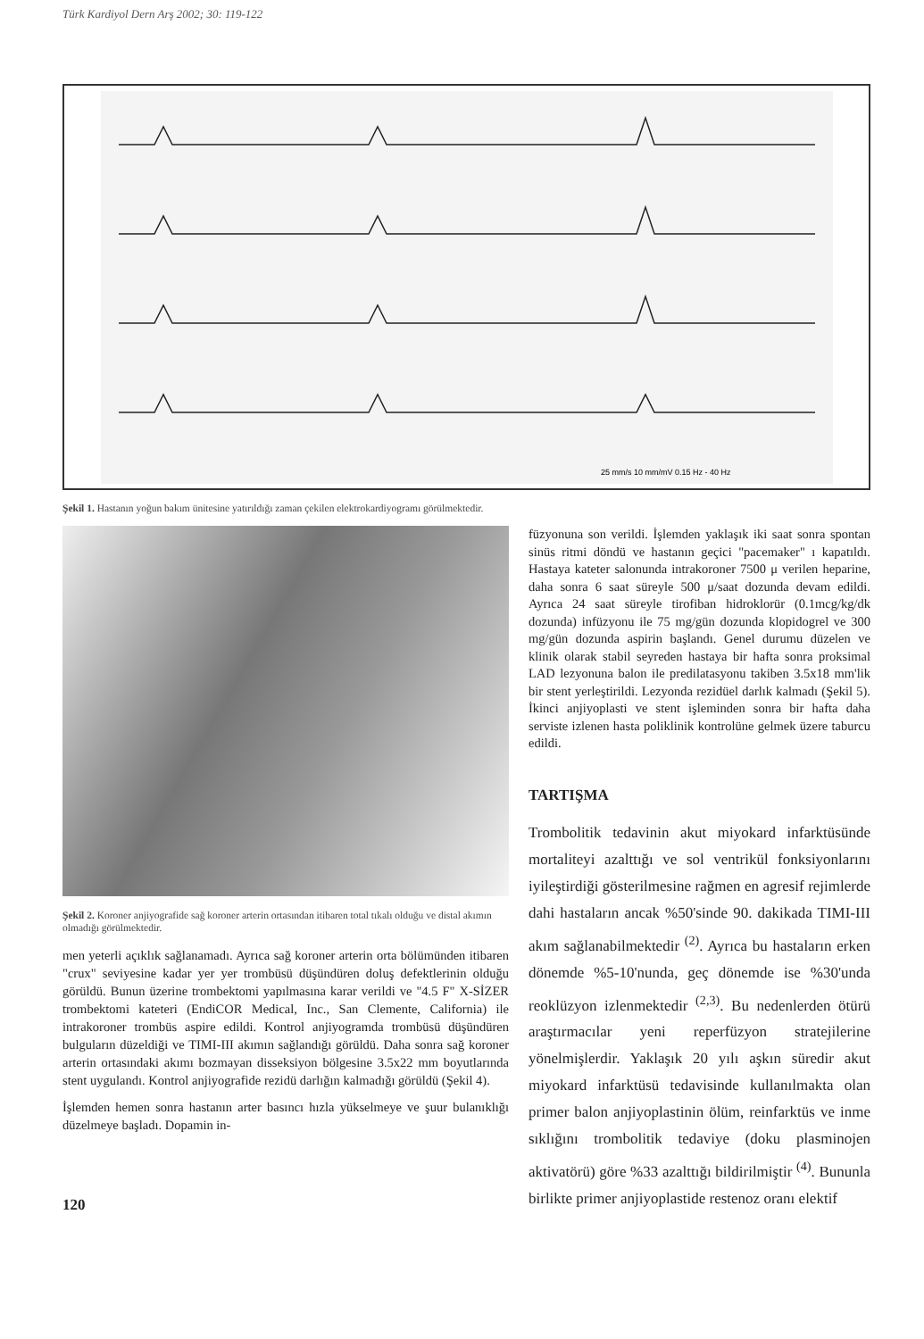Türk Kardiyol Dern Arş 2002; 30: 119-122
25 mm/s 10 mm/mV 0.15 Hz - 40 Hz
Şekil 1. Hastanın yoğun bakım ünitesine yatırıldığı zaman çekilen elektrokardiyogramı görülmektedir.
Şekil 2. Koroner anjiyografide sağ koroner arterin ortasından itibaren total tıkalı olduğu ve distal akımın olmadığı görülmektedir.
men yeterli açıklık sağlanamadı. Ayrıca sağ koroner arterin orta bölümünden itibaren "crux" seviyesine kadar yer yer trombüsü düşündüren doluş defektlerinin olduğu görüldü. Bunun üzerine trombektomi yapılmasına karar verildi ve "4.5 F" X-SİZER trombektomi kateteri (EndiCOR Medical, Inc., San Clemente, California) ile intrakoroner trombüs aspire edildi. Kontrol anjiyogramda trombüsü düşündüren bulguların düzeldiği ve TIMI-III akımın sağlandığı görüldü. Daha sonra sağ koroner arterin ortasındaki akımı bozmayan disseksiyon bölgesine 3.5x22 mm boyutlarında stent uygulandı. Kontrol anjiyografide rezidü darlığın kalmadığı görüldü (Şekil 4).
İşlemden hemen sonra hastanın arter basıncı hızla yükselmeye ve şuur bulanıklığı düzelmeye başladı. Dopamin in-
120
füzyonuna son verildi. İşlemden yaklaşık iki saat sonra spontan sinüs ritmi döndü ve hastanın geçici "pacemaker" ı kapatıldı. Hastaya kateter salonunda intrakoroner 7500 μ verilen heparine, daha sonra 6 saat süreyle 500 μ/saat dozunda devam edildi. Ayrıca 24 saat süreyle tirofiban hidroklorür (0.1mcg/kg/dk dozunda) infüzyonu ile 75 mg/gün dozunda klopidogrel ve 300 mg/gün dozunda aspirin başlandı. Genel durumu düzelen ve klinik olarak stabil seyreden hastaya bir hafta sonra proksimal LAD lezyonuna balon ile predilatasyonu takiben 3.5x18 mm'lik bir stent yerleştirildi. Lezyonda rezidüel darlık kalmadı (Şekil 5). İkinci anjiyoplasti ve stent işleminden sonra bir hafta daha serviste izlenen hasta poliklinik kontrolüne gelmek üzere taburcu edildi.
TARTIŞMA
Trombolitik tedavinin akut miyokard infarktüsünde mortaliteyi azalttığı ve sol ventrikül fonksiyonlarını iyileştirdiği gösterilmesine rağmen en agresif rejimlerde dahi hastaların ancak %50'sinde 90. dakikada TIMI-III akım sağlanabilmektedir <sup>(2)</sup>. Ayrıca bu hastaların erken dönemde %5-10'nunda, geç dönemde ise %30'unda reoklüzyon izlenmektedir <sup>(2,3)</sup>. Bu nedenlerden ötürü araştırmacılar yeni reperfüzyon stratejilerine yönelmişlerdir. Yaklaşık 20 yılı aşkın süredir akut miyokard infarktüsü tedavisinde kullanılmakta olan primer balon anjiyoplastinin ölüm, reinfarktüs ve inme sıklığını trombolitik tedaviye (doku plasminojen aktivatörü) göre %33 azalttığı bildirilmiştir <sup>(4)</sup>. Bununla birlikte primer anjiyoplastide restenoz oranı elektif